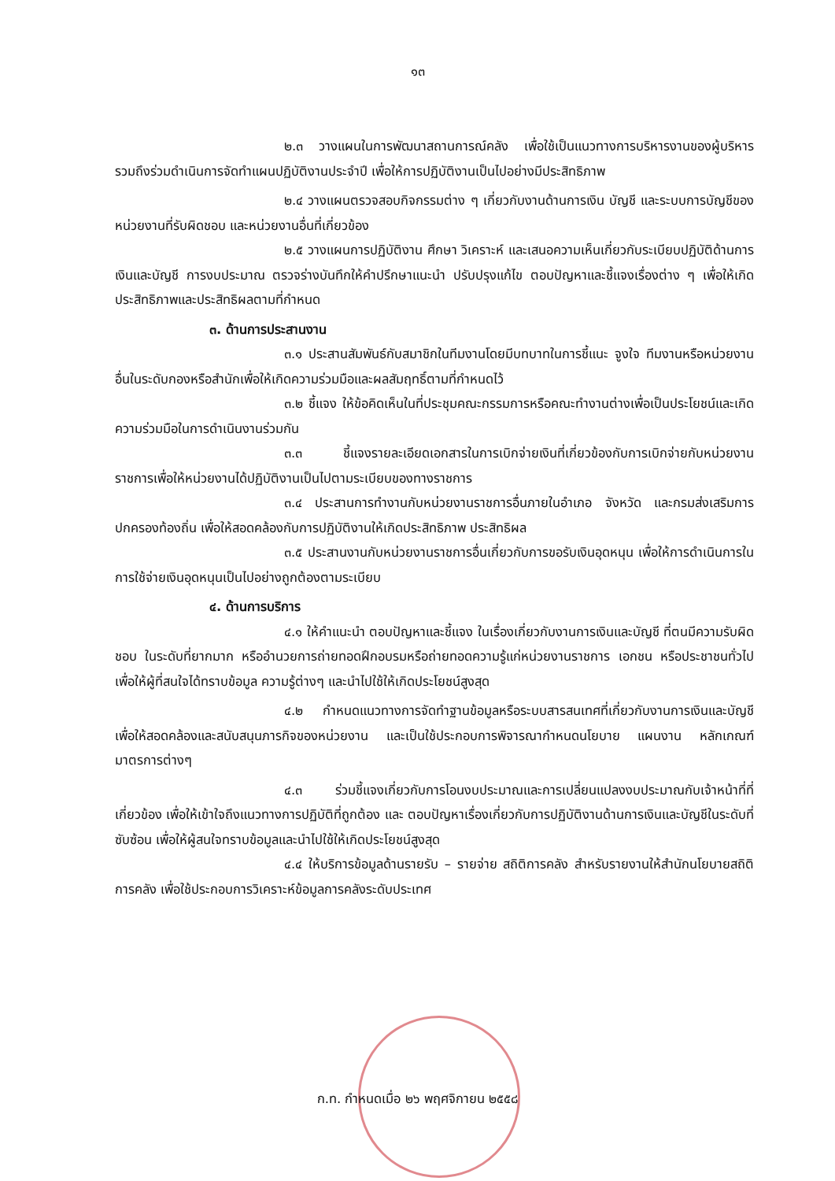๑๓
๒.๓ วางแผนในการพัฒนาสถานการณ์คลัง เพื่อใช้เป็นแนวทางการบริหารงานของผู้บริหาร รวมถึงร่วมดำเนินการจัดทำแผนปฏิบัติงานประจำปี เพื่อให้การปฏิบัติงานเป็นไปอย่างมีประสิทธิภาพ
๒.๔ วางแผนตรวจสอบกิจกรรมต่าง ๆ เกี่ยวกับงานด้านการเงิน บัญชี และระบบการบัญชีของหน่วยงานที่รับผิดชอบ และหน่วยงานอื่นที่เกี่ยวข้อง
๒.๕ วางแผนการปฏิบัติงาน ศึกษา วิเคราะห์ และเสนอความเห็นเกี่ยวกับระเบียบปฏิบัติด้านการเงินและบัญชี การงบประมาณ ตรวจร่างบันทึกให้คำปรึกษาแนะนำ ปรับปรุงแก้ไข ตอบปัญหาและชี้แจงเรื่องต่าง ๆ เพื่อให้เกิดประสิทธิภาพและประสิทธิผลตามที่กำหนด
๓. ด้านการประสานงาน
๓.๑ ประสานสัมพันธ์กับสมาชิกในทีมงานโดยมีบทบาทในการชี้แนะ จูงใจ ทีมงานหรือหน่วยงานอื่นในระดับกองหรือสำนักเพื่อให้เกิดความร่วมมือและผลสัมฤทธิ์ตามที่กำหนดไว้
๓.๒ ชี้แจง ให้ข้อคิดเห็นในที่ประชุมคณะกรรมการหรือคณะทำงานต่างเพื่อเป็นประโยชน์และเกิดความร่วมมือในการดำเนินงานร่วมกัน
๓.๓ ชี้แจงรายละเอียดเอกสารในการเบิกจ่ายเงินที่เกี่ยวข้องกับการเบิกจ่ายกับหน่วยงานราชการเพื่อให้หน่วยงานได้ปฏิบัติงานเป็นไปตามระเบียบของทางราชการ
๓.๔ ประสานการทำงานกับหน่วยงานราชการอื่นภายในอำเภอ จังหวัด และกรมส่งเสริมการปกครองท้องถิ่น เพื่อให้สอดคล้องกับการปฏิบัติงานให้เกิดประสิทธิภาพ ประสิทธิผล
๓.๕ ประสานงานกับหน่วยงานราชการอื่นเกี่ยวกับการขอรับเงินอุดหนุน เพื่อให้การดำเนินการในการใช้จ่ายเงินอุดหนุนเป็นไปอย่างถูกต้องตามระเบียบ
๔. ด้านการบริการ
๔.๑ ให้คำแนะนำ ตอบปัญหาและชี้แจง ในเรื่องเกี่ยวกับงานการเงินและบัญชี ที่ตนมีความรับผิดชอบ ในระดับที่ยากมาก หรืออำนวยการถ่ายทอดฝึกอบรมหรือถ่ายทอดความรู้แก่หน่วยงานราชการ เอกชน หรือประชาชนทั่วไป เพื่อให้ผู้ที่สนใจได้ทราบข้อมูล ความรู้ต่างๆ และนำไปใช้ให้เกิดประโยชน์สูงสุด
๔.๒ กำหนดแนวทางการจัดทำฐานข้อมูลหรือระบบสารสนเทศที่เกี่ยวกับงานการเงินและบัญชี เพื่อให้สอดคล้องและสนับสนุนภารกิจของหน่วยงาน และเป็นใช้ประกอบการพิจารณากำหนดนโยบาย แผนงาน หลักเกณฑ์ มาตรการต่างๆ
๔.๓ ร่วมชี้แจงเกี่ยวกับการโอนงบประมาณและการเปลี่ยนแปลงงบประมาณกับเจ้าหน้าที่ที่เกี่ยวข้อง เพื่อให้เข้าใจถึงแนวทางการปฏิบัติที่ถูกต้อง และ ตอบปัญหาเรื่องเกี่ยวกับการปฏิบัติงานด้านการเงินและบัญชีในระดับที่ซับซ้อน เพื่อให้ผู้สนใจทราบข้อมูลและนำไปใช้ให้เกิดประโยชน์สูงสุด
๔.๔ ให้บริการข้อมูลด้านรายรับ – รายจ่าย สถิติการคลัง สำหรับรายงานให้สำนักนโยบายสถิติการคลัง เพื่อใช้ประกอบการวิเคราะห์ข้อมูลการคลังระดับประเทศ
ก.ท. กำหนดเมื่อ ๒๖ พฤศจิกายน ๒๕๕๘